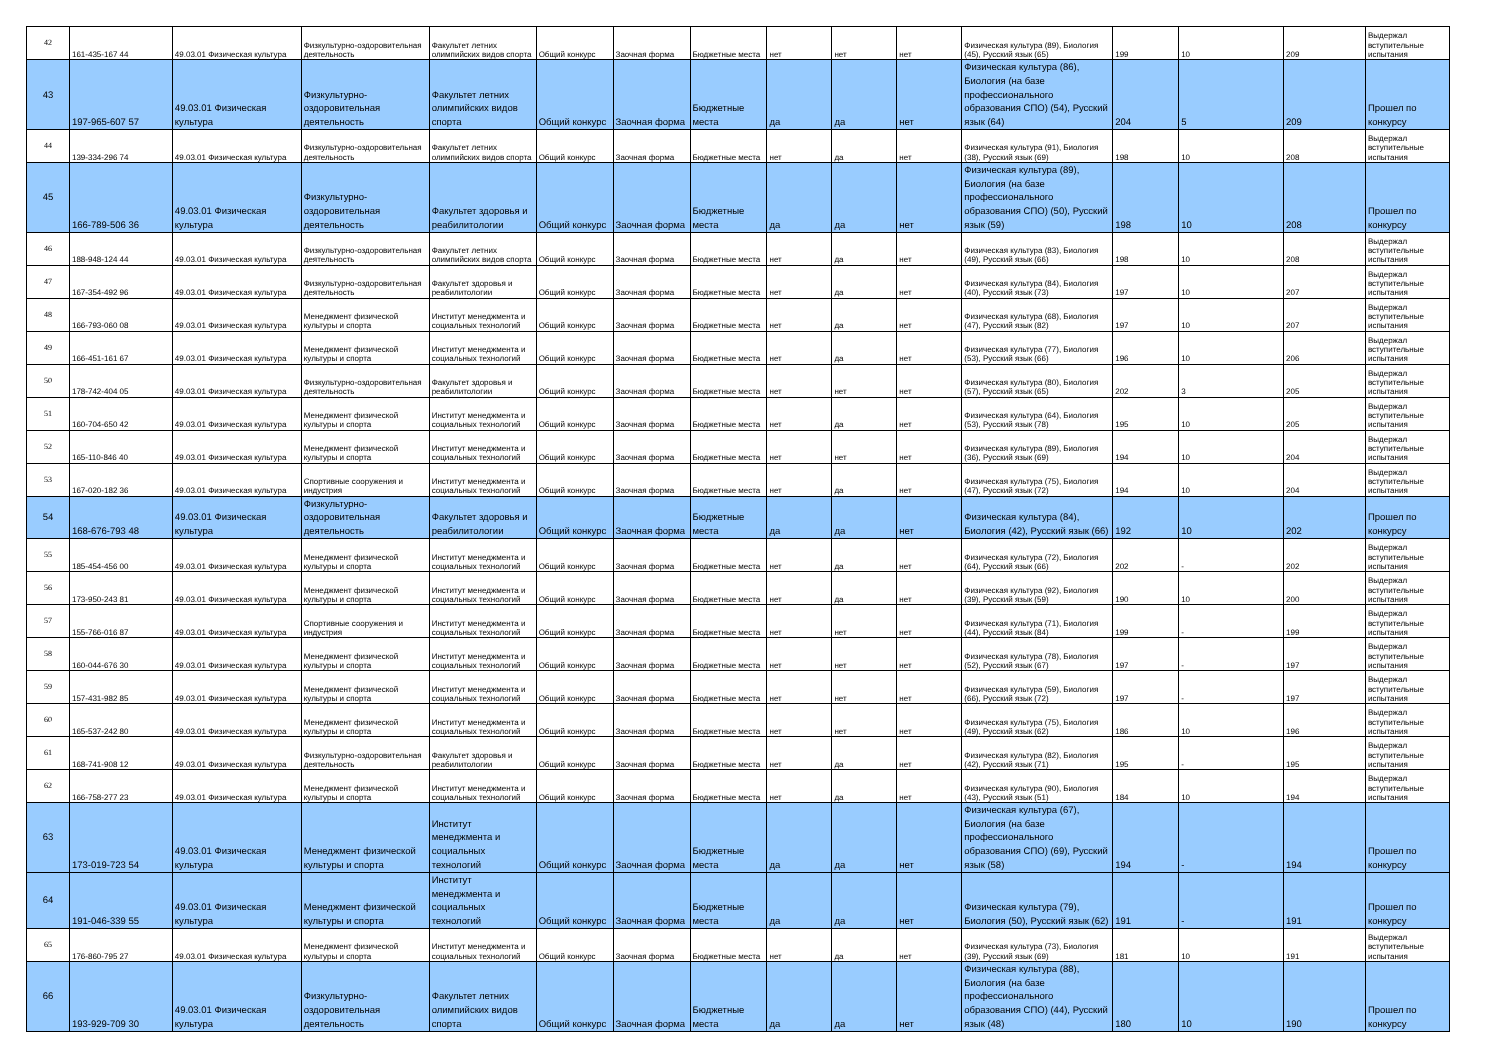| 42 | 161-435-167 44 | 49.03.01 Физическая культура | Физкультурно-оздоровительная деятельность | Факультет летних олимпийских видов спорта | Общий конкурс | Заочная форма | Бюджетные места | нет | нет | нет | Физическая культура (89), Биология (45), Русский язык (65) | 199 | 10 | 209 | Выдержал вступительные испытания |
| 43 | 197-965-607 57 | 49.03.01 Физическая культура | Физкультурно-оздоровительная деятельность | Факультет летних олимпийских видов спорта | Общий конкурс | Заочная форма | Бюджетные места | да | да | нет | Физическая культура (86), Биология (на базе профессионального образования СПО) (54), Русский язык (64) | 204 | 5 | 209 | Прошел по конкурсу |
| 44 | 139-334-296 74 | 49.03.01 Физическая культура | Физкультурно-оздоровительная деятельность | Факультет летних олимпийских видов спорта | Общий конкурс | Заочная форма | Бюджетные места | нет | да | нет | Физическая культура (91), Биология (38), Русский язык (69) | 198 | 10 | 208 | Выдержал вступительные испытания |
| 45 | 166-789-506 36 | 49.03.01 Физическая культура | Физкультурно-оздоровительная деятельность | Факультет здоровья и реабилитологии | Общий конкурс | Заочная форма | Бюджетные места | да | да | нет | Физическая культура (89), Биология (на базе профессионального образования СПО) (50), Русский язык (59) | 198 | 10 | 208 | Прошел по конкурсу |
| 46 | 188-948-124 44 | 49.03.01 Физическая культура | Физкультурно-оздоровительная деятельность | Факультет летних олимпийских видов спорта | Общий конкурс | Заочная форма | Бюджетные места | нет | да | нет | Физическая культура (83), Биология (49), Русский язык (66) | 198 | 10 | 208 | Выдержал вступительные испытания |
| 47 | 167-354-492 96 | 49.03.01 Физическая культура | Физкультурно-оздоровительная деятельность | Факультет здоровья и реабилитологии | Общий конкурс | Заочная форма | Бюджетные места | нет | да | нет | Физическая культура (84), Биология (40), Русский язык (73) | 197 | 10 | 207 | Выдержал вступительные испытания |
| 48 | 166-793-060 08 | 49.03.01 Физическая культура | Менеджмент физической культуры и спорта | Институт менеджмента и социальных технологий | Общий конкурс | Заочная форма | Бюджетные места | нет | да | нет | Физическая культура (68), Биология (47), Русский язык (82) | 197 | 10 | 207 | Выдержал вступительные испытания |
| 49 | 166-451-161 67 | 49.03.01 Физическая культура | Менеджмент физической культуры и спорта | Институт менеджмента и социальных технологий | Общий конкурс | Заочная форма | Бюджетные места | нет | да | нет | Физическая культура (77), Биология (53), Русский язык (66) | 196 | 10 | 206 | Выдержал вступительные испытания |
| 50 | 178-742-404 05 | 49.03.01 Физическая культура | Физкультурно-оздоровительная деятельность | Факультет здоровья и реабилитологии | Общий конкурс | Заочная форма | Бюджетные места | нет | нет | нет | Физическая культура (80), Биология (57), Русский язык (65) | 202 | 3 | 205 | Выдержал вступительные испытания |
| 51 | 160-704-650 42 | 49.03.01 Физическая культура | Менеджмент физической культуры и спорта | Институт менеджмента и социальных технологий | Общий конкурс | Заочная форма | Бюджетные места | нет | да | нет | Физическая культура (64), Биология (53), Русский язык (78) | 195 | 10 | 205 | Выдержал вступительные испытания |
| 52 | 165-110-846 40 | 49.03.01 Физическая культура | Менеджмент физической культуры и спорта | Институт менеджмента и социальных технологий | Общий конкурс | Заочная форма | Бюджетные места | нет | нет | нет | Физическая культура (89), Биология (36), Русский язык (69) | 194 | 10 | 204 | Выдержал вступительные испытания |
| 53 | 167-020-182 36 | 49.03.01 Физическая культура | Спортивные сооружения и индустрия | Институт менеджмента и социальных технологий | Общий конкурс | Заочная форма | Бюджетные места | нет | да | нет | Физическая культура (75), Биология (47), Русский язык (72) | 194 | 10 | 204 | Выдержал вступительные испытания |
| 54 | 168-676-793 48 | 49.03.01 Физическая культура | Физкультурно-оздоровительная деятельность | Факультет здоровья и реабилитологии | Общий конкурс | Заочная форма | Бюджетные места | да | да | нет | Физическая культура (84), Биология (42), Русский язык (66) | 192 | 10 | 202 | Прошел по конкурсу |
| 55 | 185-454-456 00 | 49.03.01 Физическая культура | Менеджмент физической культуры и спорта | Институт менеджмента и социальных технологий | Общий конкурс | Заочная форма | Бюджетные места | нет | да | нет | Физическая культура (72), Биология (64), Русский язык (66) | 202 | - | 202 | Выдержал вступительные испытания |
| 56 | 173-950-243 81 | 49.03.01 Физическая культура | Менеджмент физической культуры и спорта | Институт менеджмента и социальных технологий | Общий конкурс | Заочная форма | Бюджетные места | нет | да | нет | Физическая культура (92), Биология (39), Русский язык (59) | 190 | 10 | 200 | Выдержал вступительные испытания |
| 57 | 155-766-016 87 | 49.03.01 Физическая культура | Спортивные сооружения и индустрия | Институт менеджмента и социальных технологий | Общий конкурс | Заочная форма | Бюджетные места | нет | нет | нет | Физическая культура (71), Биология (44), Русский язык (84) | 199 | - | 199 | Выдержал вступительные испытания |
| 58 | 160-044-676 30 | 49.03.01 Физическая культура | Менеджмент физической культуры и спорта | Институт менеджмента и социальных технологий | Общий конкурс | Заочная форма | Бюджетные места | нет | нет | нет | Физическая культура (78), Биология (52), Русский язык (67) | 197 | - | 197 | Выдержал вступительные испытания |
| 59 | 157-431-982 85 | 49.03.01 Физическая культура | Менеджмент физической культуры и спорта | Институт менеджмента и социальных технологий | Общий конкурс | Заочная форма | Бюджетные места | нет | нет | нет | Физическая культура (59), Биология (66), Русский язык (72) | 197 | - | 197 | Выдержал вступительные испытания |
| 60 | 165-537-242 80 | 49.03.01 Физическая культура | Менеджмент физической культуры и спорта | Институт менеджмента и социальных технологий | Общий конкурс | Заочная форма | Бюджетные места | нет | нет | нет | Физическая культура (75), Биология (49), Русский язык (62) | 186 | 10 | 196 | Выдержал вступительные испытания |
| 61 | 168-741-908 12 | 49.03.01 Физическая культура | Физкультурно-оздоровительная деятельность | Факультет здоровья и реабилитологии | Общий конкурс | Заочная форма | Бюджетные места | нет | да | нет | Физическая культура (82), Биология (42), Русский язык (71) | 195 | - | 195 | Выдержал вступительные испытания |
| 62 | 166-758-277 23 | 49.03.01 Физическая культура | Менеджмент физической культуры и спорта | Институт менеджмента и социальных технологий | Общий конкурс | Заочная форма | Бюджетные места | нет | да | нет | Физическая культура (90), Биология (43), Русский язык (51) | 184 | 10 | 194 | Выдержал вступительные испытания |
| 63 | 173-019-723 54 | 49.03.01 Физическая культура | Менеджмент физической культуры и спорта | Институт менеджмента и социальных технологий | Общий конкурс | Заочная форма | Бюджетные места | да | да | нет | Физическая культура (67), Биология (на базе профессионального образования СПО) (69), Русский язык (58) | 194 | - | 194 | Прошел по конкурсу |
| 64 | 191-046-339 55 | 49.03.01 Физическая культура | Менеджмент физической культуры и спорта | Институт менеджмента и социальных технологий | Общий конкурс | Заочная форма | Бюджетные места | да | да | нет | Физическая культура (79), Биология (50), Русский язык (62) | 191 | - | 191 | Прошел по конкурсу |
| 65 | 176-860-795 27 | 49.03.01 Физическая культура | Менеджмент физической культуры и спорта | Институт менеджмента и социальных технологий | Общий конкурс | Заочная форма | Бюджетные места | нет | да | нет | Физическая культура (73), Биология (39), Русский язык (69) | 181 | 10 | 191 | Выдержал вступительные испытания |
| 66 | 193-929-709 30 | 49.03.01 Физическая культура | Физкультурно-оздоровительная деятельность | Факультет летних олимпийских видов спорта | Общий конкурс | Заочная форма | Бюджетные места | да | да | нет | Физическая культура (88), Биология (на базе профессионального образования СПО) (44), Русский язык (48) | 180 | 10 | 190 | Прошел по конкурсу |